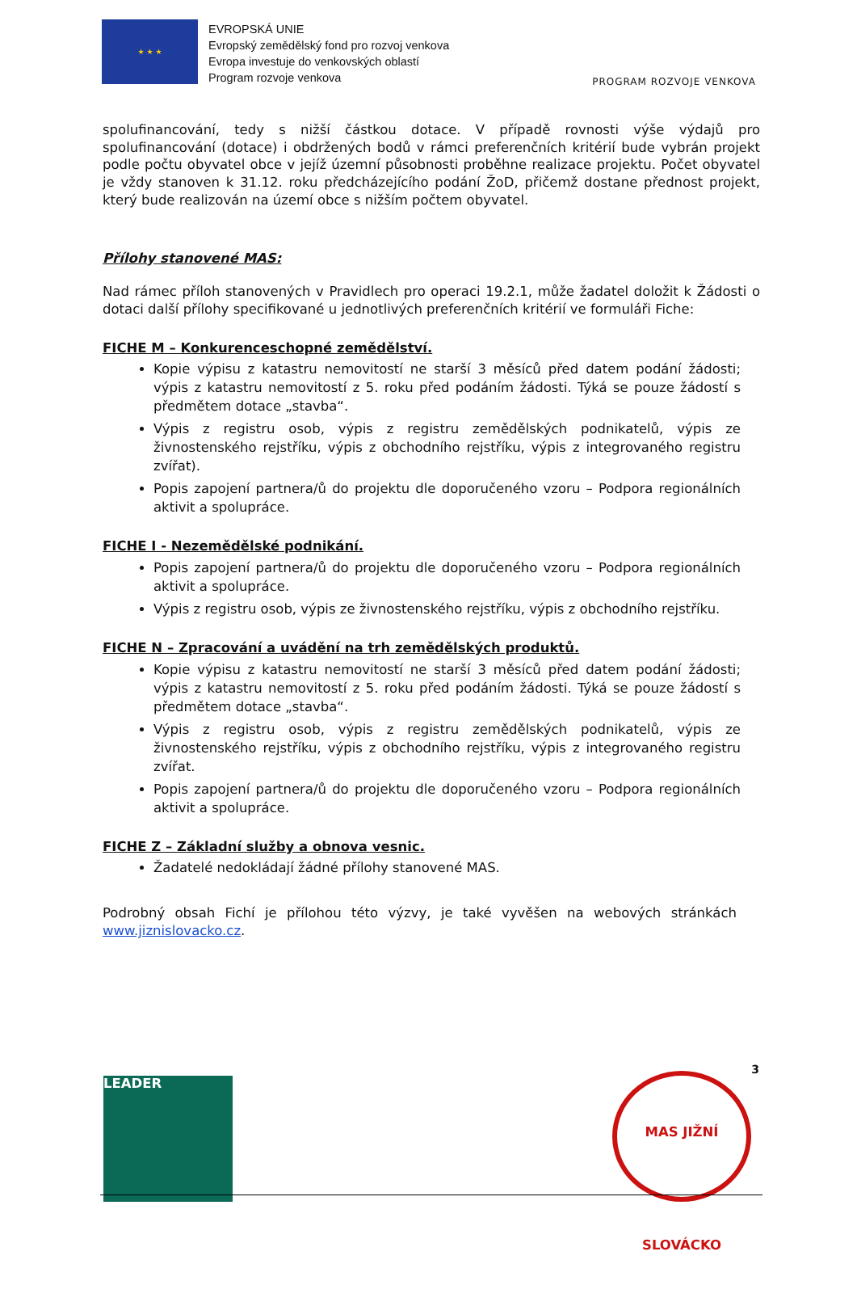★ ★ ★
EVROPSKÁ UNIE
Evropský zemědělský fond pro rozvoj venkova
Evropa investuje do venkovských oblastí
Program rozvoje venkova
PROGRAM ROZVOJE VENKOVA
spolufinancování, tedy s nižší částkou dotace. V případě rovnosti výše výdajů pro spolufinancování (dotace) i obdržených bodů v rámci preferenčních kritérií bude vybrán projekt podle počtu obyvatel obce v jejíž územní působnosti proběhne realizace projektu. Počet obyvatel je vždy stanoven k 31.12. roku předcházejícího podání ŽoD, přičemž dostane přednost projekt, který bude realizován na území obce s nižším počtem obyvatel.
Přílohy stanovené MAS:
Nad rámec příloh stanovených v Pravidlech pro operaci 19.2.1, může žadatel doložit k Žádosti o dotaci další přílohy specifikované u jednotlivých preferenčních kritérií ve formuláři Fiche:
FICHE M – Konkurenceschopné zemědělství.
Kopie výpisu z katastru nemovitostí ne starší 3 měsíců před datem podání žádosti; výpis z katastru nemovitostí z 5. roku před podáním žádosti. Týká se pouze žádostí s předmětem dotace „stavba“.
Výpis z registru osob, výpis z registru zemědělských podnikatelů, výpis ze živnostenského rejstříku, výpis z obchodního rejstříku, výpis z integrovaného registru zvířat).
Popis zapojení partnera/ů do projektu dle doporučeného vzoru – Podpora regionálních aktivit a spolupráce.
FICHE I - Nezemědělské podnikání.
Popis zapojení partnera/ů do projektu dle doporučeného vzoru – Podpora regionálních aktivit a spolupráce.
Výpis z registru osob, výpis ze živnostenského rejstříku, výpis z obchodního rejstříku.
FICHE N – Zpracování a uvádění na trh zemědělských produktů.
Kopie výpisu z katastru nemovitostí ne starší 3 měsíců před datem podání žádosti; výpis z katastru nemovitostí z 5. roku před podáním žádosti. Týká se pouze žádostí s předmětem dotace „stavba“.
Výpis z registru osob, výpis z registru zemědělských podnikatelů, výpis ze živnostenského rejstříku, výpis z obchodního rejstříku, výpis z integrovaného registru zvířat.
Popis zapojení partnera/ů do projektu dle doporučeného vzoru – Podpora regionálních aktivit a spolupráce.
FICHE Z – Základní služby a obnova vesnic.
Žadatelé nedokládají žádné přílohy stanovené MAS.
Podrobný obsah Fichí je přílohou této výzvy, je také vyvěšen na webových stránkách www.jiznislovacko.cz.
3
LEADER
MAS JIŽNÍ SLOVÁCKO